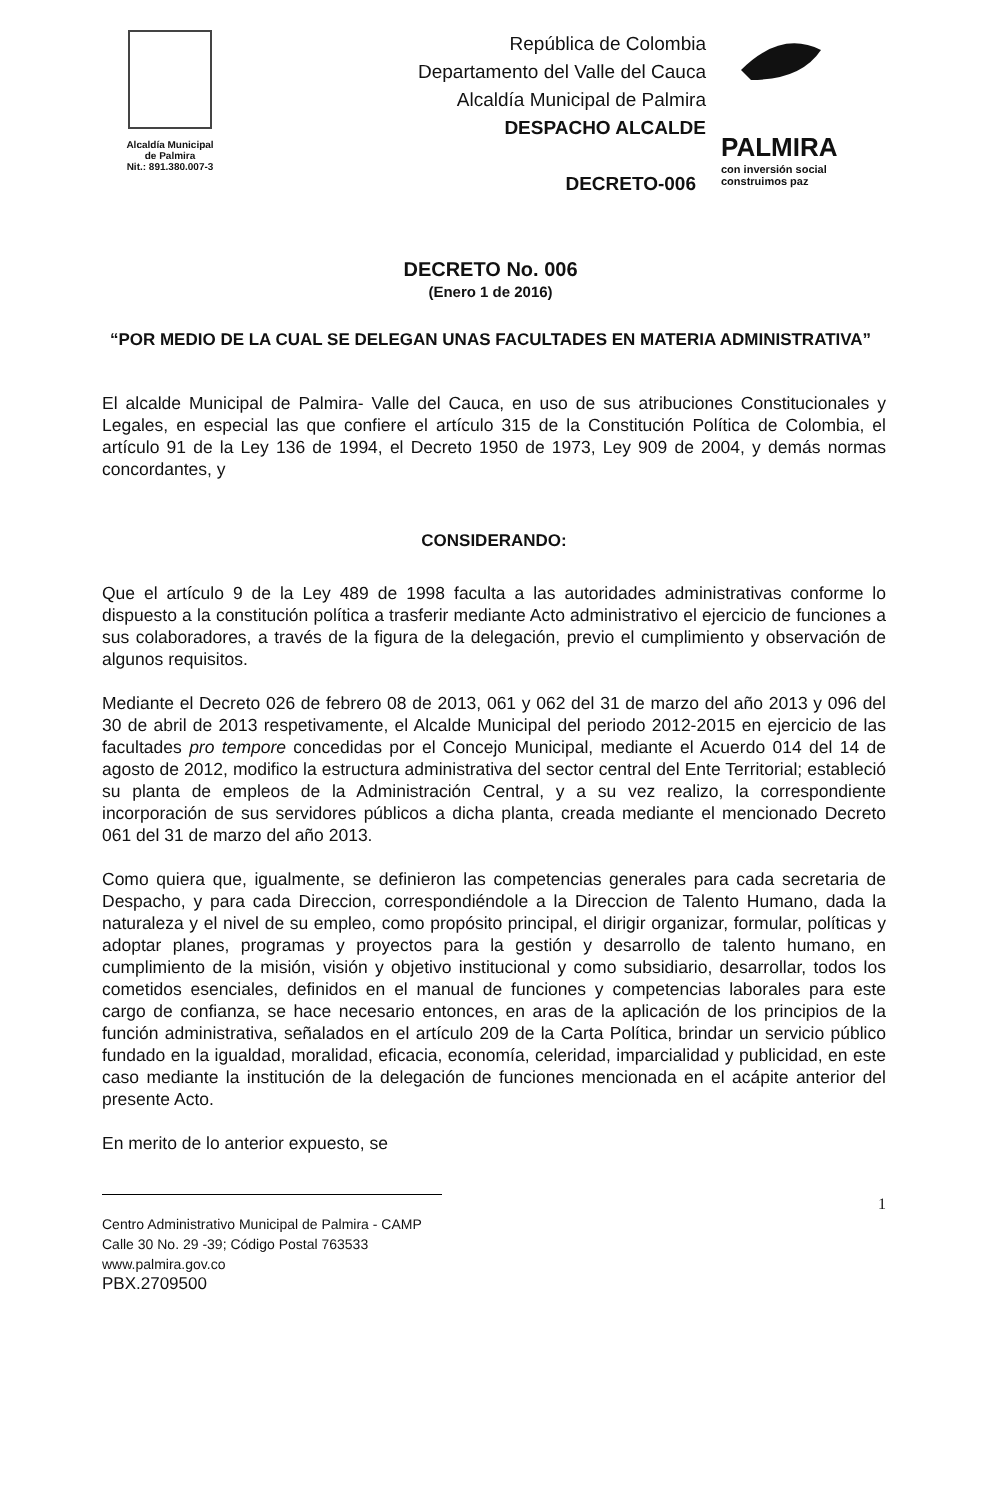Alcaldía Municipal
de Palmira
Nit.: 891.380.007-3
República de Colombia
Departamento del Valle del Cauca
Alcaldía Municipal de Palmira
DESPACHO ALCALDE
DECRETO-006
PALMIRA
con inversión social
construimos paz
DECRETO No. 006
(Enero 1 de 2016)
“POR MEDIO DE LA CUAL SE DELEGAN UNAS FACULTADES EN MATERIA ADMINISTRATIVA”
El alcalde Municipal de Palmira- Valle del Cauca, en uso de sus atribuciones Constitucionales y Legales, en especial las que confiere el artículo 315 de la Constitución Política de Colombia, el artículo 91 de la Ley 136 de 1994, el Decreto 1950 de 1973, Ley 909 de 2004, y demás normas concordantes, y
CONSIDERANDO:
Que el artículo 9 de la Ley 489 de 1998 faculta a las autoridades administrativas conforme lo dispuesto a la constitución política a trasferir mediante Acto administrativo el ejercicio de funciones a sus colaboradores, a través de la figura de la delegación, previo el cumplimiento y observación de algunos requisitos.
Mediante el Decreto 026 de febrero 08 de 2013, 061 y 062 del 31 de marzo del año 2013 y 096 del 30 de abril de 2013 respetivamente, el Alcalde Municipal del periodo 2012-2015 en ejercicio de las facultades pro tempore concedidas por el Concejo Municipal, mediante el Acuerdo 014 del 14 de agosto de 2012, modifico la estructura administrativa del sector central del Ente Territorial; estableció su planta de empleos de la Administración Central, y a su vez realizo, la correspondiente incorporación de sus servidores públicos a dicha planta, creada mediante el mencionado Decreto 061 del 31 de marzo del año 2013.
Como quiera que, igualmente, se definieron las competencias generales para cada secretaria de Despacho, y para cada Direccion, correspondiéndole a la Direccion de Talento Humano, dada la naturaleza y el nivel de su empleo, como propósito principal, el dirigir organizar, formular, políticas y adoptar planes, programas y proyectos para la gestión y desarrollo de talento humano, en cumplimiento de la misión, visión y objetivo institucional y como subsidiario, desarrollar, todos los cometidos esenciales, definidos en el manual de funciones y competencias laborales para este cargo de confianza, se hace necesario entonces, en aras de la aplicación de los principios de la función administrativa, señalados en el artículo 209 de la Carta Política, brindar un servicio público fundado en la igualdad, moralidad, eficacia, economía, celeridad, imparcialidad y publicidad, en este caso mediante la institución de la delegación de funciones mencionada en el acápite anterior del presente Acto.
En merito de lo anterior expuesto, se
1
Centro Administrativo Municipal de Palmira - CAMP
Calle 30 No. 29 -39; Código Postal 763533
www.palmira.gov.co
PBX.2709500